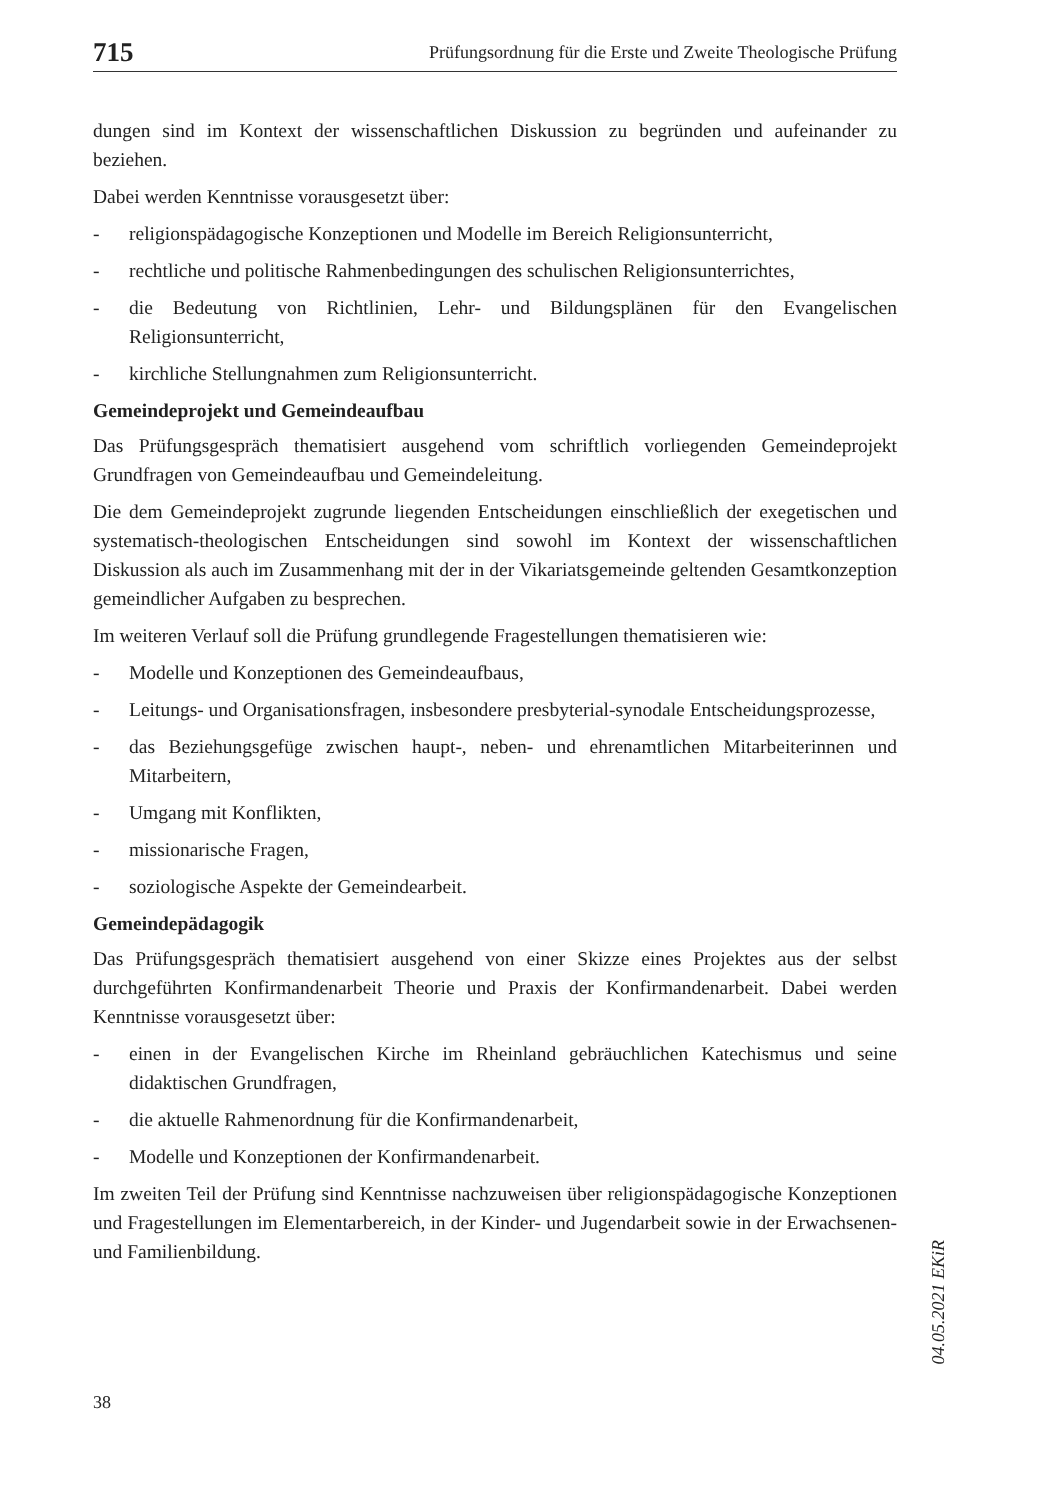715 Prüfungsordnung für die Erste und Zweite Theologische Prüfung
dungen sind im Kontext der wissenschaftlichen Diskussion zu begründen und aufeinander zu beziehen.
Dabei werden Kenntnisse vorausgesetzt über:
- religionspädagogische Konzeptionen und Modelle im Bereich Religionsunterricht,
- rechtliche und politische Rahmenbedingungen des schulischen Religionsunterrichtes,
- die Bedeutung von Richtlinien, Lehr- und Bildungsplänen für den Evangelischen Religionsunterricht,
- kirchliche Stellungnahmen zum Religionsunterricht.
Gemeindeprojekt und Gemeindeaufbau
Das Prüfungsgespräch thematisiert ausgehend vom schriftlich vorliegenden Gemeinde­projekt Grundfragen von Gemeindeaufbau und Gemeindeleitung.
Die dem Gemeindeprojekt zugrunde liegenden Entscheidungen einschließlich der exege­tischen und systematisch-theologischen Entscheidungen sind sowohl im Kontext der wis­senschaftlichen Diskussion als auch im Zusammenhang mit der in der Vikariatsgemeinde geltenden Gesamtkonzeption gemeindlicher Aufgaben zu besprechen.
Im weiteren Verlauf soll die Prüfung grundlegende Fragestellungen thematisieren wie:
- Modelle und Konzeptionen des Gemeindeaufbaus,
- Leitungs- und Organisationsfragen, insbesondere presbyterial-synodale Entschei­dungsprozesse,
- das Beziehungsgefüge zwischen haupt-, neben- und ehrenamtlichen Mitarbeiterinnen und Mitarbeitern,
- Umgang mit Konflikten,
- missionarische Fragen,
- soziologische Aspekte der Gemeindearbeit.
Gemeindepädagogik
Das Prüfungsgespräch thematisiert ausgehend von einer Skizze eines Projektes aus der selbst durchgeführten Konfirmandenarbeit Theorie und Praxis der Konfirmandenarbeit. Dabei werden Kenntnisse vorausgesetzt über:
- einen in der Evangelischen Kirche im Rheinland gebräuchlichen Katechismus und seine didaktischen Grundfragen,
- die aktuelle Rahmenordnung für die Konfirmandenarbeit,
- Modelle und Konzeptionen der Konfirmandenarbeit.
Im zweiten Teil der Prüfung sind Kenntnisse nachzuweisen über religionspädagogische Konzeptionen und Fragestellungen im Elementarbereich, in der Kinder- und Jugendarbeit sowie in der Erwachsenen- und Familienbildung.
04.05.2021 EKiR
38